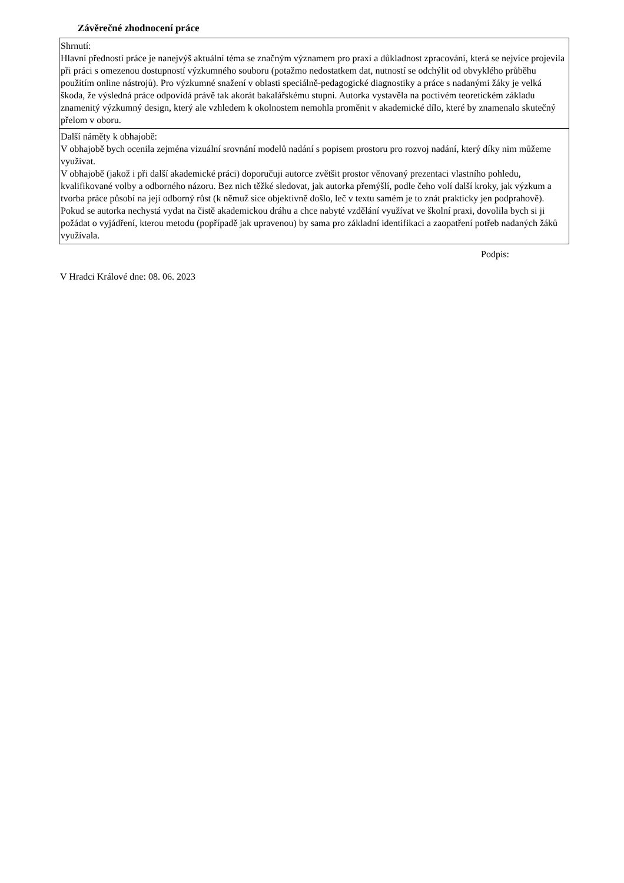Závěrečné zhodnocení práce
| Shrnutí: Hlavní předností práce je nanejvýš aktuální téma se značným významem pro praxi a důkladnost zpracování, která se nejvíce projevila při práci s omezenou dostupností výzkumného souboru (potažmo nedostatkem dat, nutností se odchýlit od obvyklého průběhu použitím online nástrojů). Pro výzkumné snažení v oblasti speciálně-pedagogické diagnostiky a práce s nadanými žáky je velká škoda, že výsledná práce odpovídá právě tak akorát bakalářskému stupni. Autorka vystavěla na poctivém teoretickém základu znamenitý výzkumný design, který ale vzhledem k okolnostem nemohla proměnit v akademické dílo, které by znamenalo skutečný přelom v oboru. |
| Další náměty k obhajobě: V obhajobě bych ocenila zejména vizuální srovnání modelů nadání s popisem prostoru pro rozvoj nadání, který díky nim můžeme využívat. V obhajobě (jakož i při další akademické práci) doporučuji autorce zvětšit prostor věnovaný prezentaci vlastního pohledu, kvalifikované volby a odborného názoru. Bez nich těžké sledovat, jak autorka přemýšlí, podle čeho volí další kroky, jak výzkum a tvorba práce působí na její odborný růst (k němuž sice objektivně došlo, leč v textu samém je to znát prakticky jen podprahově). Pokud se autorka nechystá vydat na čistě akademickou dráhu a chce nabyté vzdělání využívat ve školní praxi, dovolila bych si ji požádat o vyjádření, kterou metodu (popřípadě jak upravenou) by sama pro základní identifikaci a zaopatření potřeb nadaných žáků využívala. |
Podpis:
V Hradci Králové dne: 08. 06. 2023